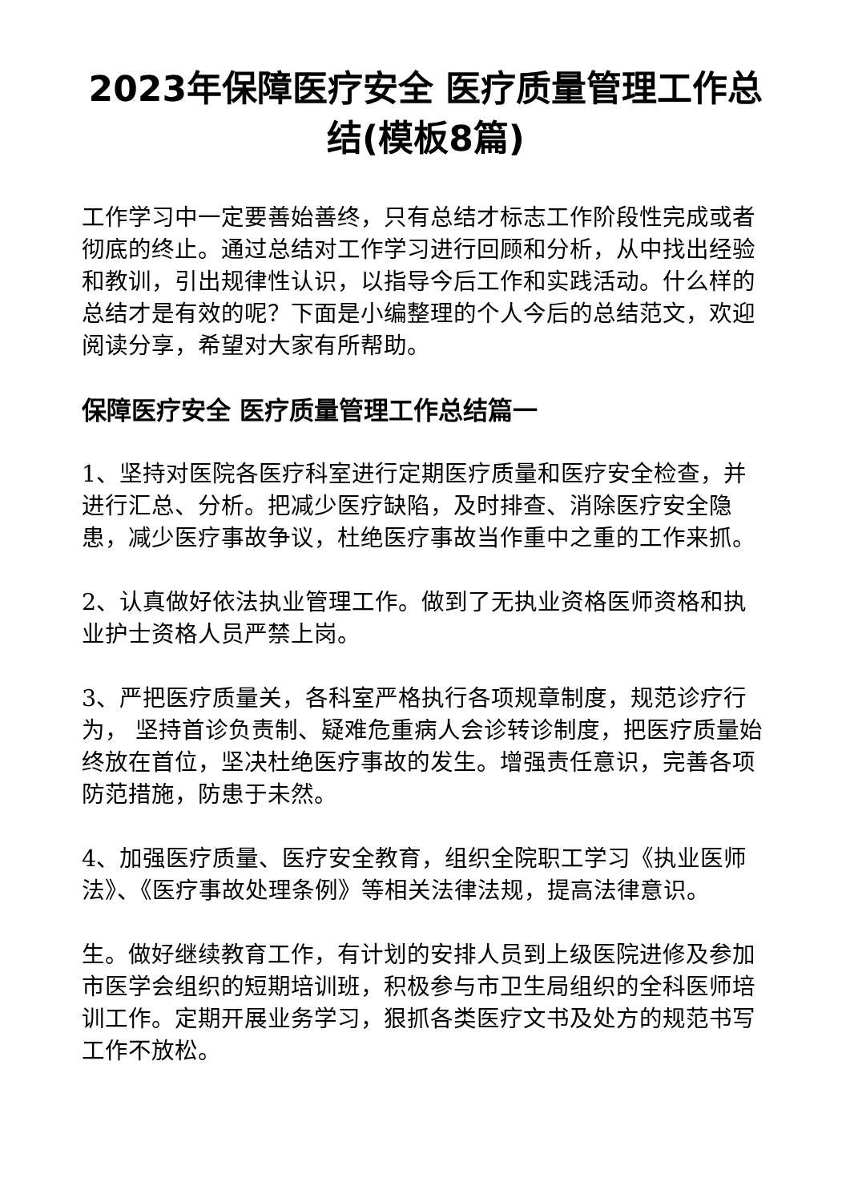2023年保障医疗安全 医疗质量管理工作总结(模板8篇)
工作学习中一定要善始善终，只有总结才标志工作阶段性完成或者彻底的终止。通过总结对工作学习进行回顾和分析，从中找出经验和教训，引出规律性认识，以指导今后工作和实践活动。什么样的总结才是有效的呢？下面是小编整理的个人今后的总结范文，欢迎阅读分享，希望对大家有所帮助。
保障医疗安全 医疗质量管理工作总结篇一
1、坚持对医院各医疗科室进行定期医疗质量和医疗安全检查，并进行汇总、分析。把减少医疗缺陷，及时排查、消除医疗安全隐患，减少医疗事故争议，杜绝医疗事故当作重中之重的工作来抓。
2、认真做好依法执业管理工作。做到了无执业资格医师资格和执业护士资格人员严禁上岗。
3、严把医疗质量关，各科室严格执行各项规章制度，规范诊疗行为， 坚持首诊负责制、疑难危重病人会诊转诊制度，把医疗质量始终放在首位，坚决杜绝医疗事故的发生。增强责任意识，完善各项防范措施，防患于未然。
4、加强医疗质量、医疗安全教育，组织全院职工学习《执业医师法》、《医疗事故处理条例》等相关法律法规，提高法律意识。
生。做好继续教育工作，有计划的安排人员到上级医院进修及参加市医学会组织的短期培训班，积极参与市卫生局组织的全科医师培训工作。定期开展业务学习，狠抓各类医疗文书及处方的规范书写工作不放松。